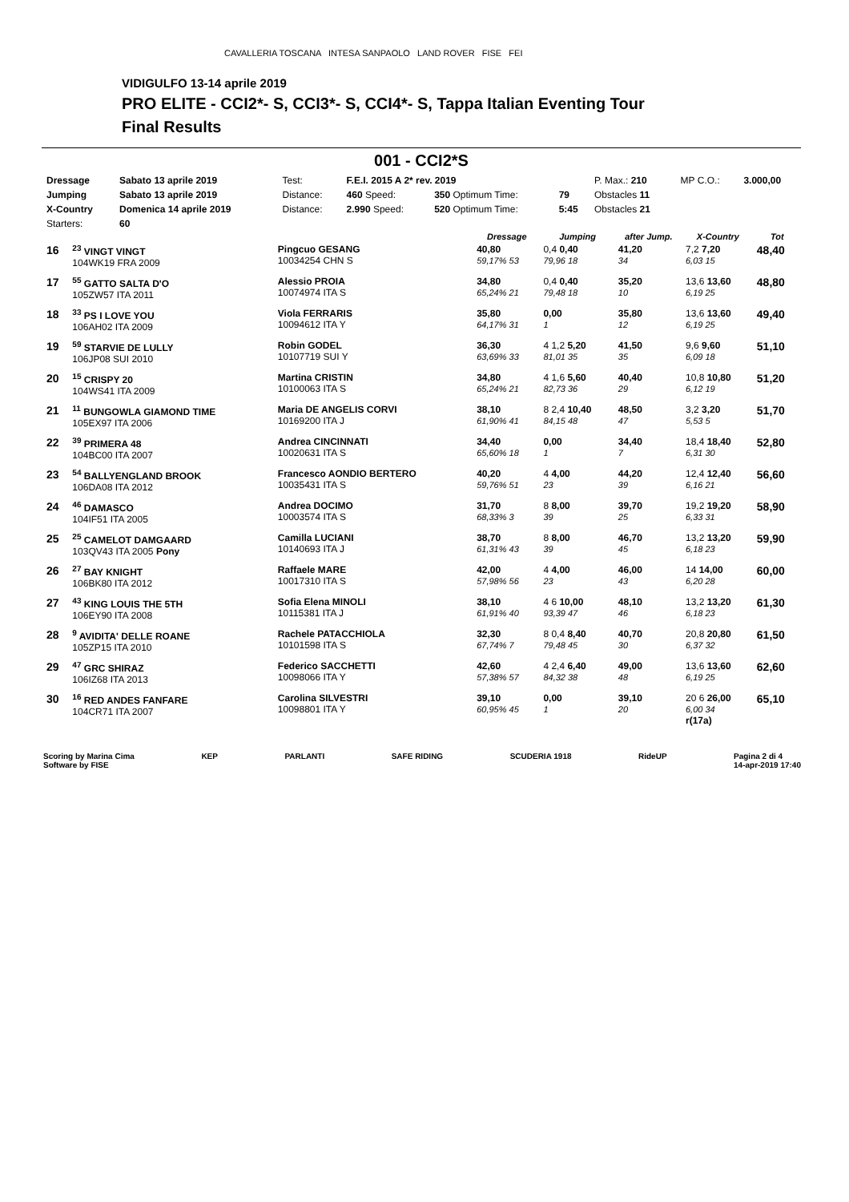CAVALLERIA TOSCANA INTESA SANPAOLO LAND ROVER FISE FEI
VIDIGULFO 13-14 aprile 2019
PRO ELITE - CCI2*- S, CCI3*- S, CCI4*- S, Tappa Italian Eventing Tour
Final Results
001 - CCI2*S
| Dressage | Sabato 13 aprile 2019 | Test: | F.E.I. 2015 A 2* rev. 2019 | | | P. Max.: 210 | MP C.O.: | 3.000,00 |
| Jumping | Sabato 13 aprile 2019 | Distance: | 460 Speed: | 350 Optimum Time: | 79 | Obstacles 11 | | |
| X-Country | Domenica 14 aprile 2019 | Distance: | 2.990 Speed: | 520 Optimum Time: | 5:45 | Obstacles 21 | | |
| Starters: | 60 | | | | | | | |
| | | | Dressage | Jumping | after Jump. | X-Country | Tot |
| --- | --- | --- | --- | --- | --- | --- | --- |
| 16 | <sup>23</sup> VINGT VINGT 104WK19 FRA 2009 | Pingcuo GESANG 10034254 CHN S | 40,80 59,17% 53 | 0,4 0,40 79,96 18 | 41,20 34 | 7,2 7,20 6,03 15 | 48,40 |
| 17 | <sup>55</sup> GATTO SALTA D'O 105ZW57 ITA 2011 | Alessio PROIA 10074974 ITA S | 34,80 65,24% 21 | 0,4 0,40 79,48 18 | 35,20 10 | 13,6 13,60 6,19 25 | 48,80 |
| 18 | <sup>33</sup> PS I LOVE YOU 106AH02 ITA 2009 | Viola FERRARIS 10094612 ITA Y | 35,80 64,17% 31 | 0,00 1 | 35,80 12 | 13,6 13,60 6,19 25 | 49,40 |
| 19 | <sup>59</sup> STARVIE DE LULLY 106JP08 SUI 2010 | Robin GODEL 10107719 SUI Y | 36,30 63,69% 33 | 4 1,2 5,20 81,01 35 | 41,50 35 | 9,6 9,60 6,09 18 | 51,10 |
| 20 | <sup>15</sup> CRISPY 20 104WS41 ITA 2009 | Martina CRISTIN 10100063 ITA S | 34,80 65,24% 21 | 4 1,6 5,60 82,73 36 | 40,40 29 | 10,8 10,80 6,12 19 | 51,20 |
| 21 | <sup>11</sup> BUNGOWLA GIAMOND TIME 105EX97 ITA 2006 | Maria DE ANGELIS CORVI 10169200 ITA J | 38,10 61,90% 41 | 8 2,4 10,40 84,15 48 | 48,50 47 | 3,2 3,20 5,53 5 | 51,70 |
| 22 | <sup>39</sup> PRIMERA 48 104BC00 ITA 2007 | Andrea CINCINNATI 10020631 ITA S | 34,40 65,60% 18 | 0,00 1 | 34,40 7 | 18,4 18,40 6,31 30 | 52,80 |
| 23 | <sup>54</sup> BALLYENGLAND BROOK 106DA08 ITA 2012 | Francesco AONDIO BERTERO 10035431 ITA S | 40,20 59,76% 51 | 4 4,00 23 | 44,20 39 | 12,4 12,40 6,16 21 | 56,60 |
| 24 | <sup>46</sup> DAMASCO 104IF51 ITA 2005 | Andrea DOCIMO 10003574 ITA S | 31,70 68,33% 3 | 8 8,00 39 | 39,70 25 | 19,2 19,20 6,33 31 | 58,90 |
| 25 | <sup>25</sup> CAMELOT DAMGAARD 103QV43 ITA 2005 Pony | Camilla LUCIANI 10140693 ITA J | 38,70 61,31% 43 | 8 8,00 39 | 46,70 45 | 13,2 13,20 6,18 23 | 59,90 |
| 26 | <sup>27</sup> BAY KNIGHT 106BK80 ITA 2012 | Raffaele MARE 10017310 ITA S | 42,00 57,98% 56 | 4 4,00 23 | 46,00 43 | 14 14,00 6,20 28 | 60,00 |
| 27 | <sup>43</sup> KING LOUIS THE 5TH 106EY90 ITA 2008 | Sofia Elena MINOLI 10115381 ITA J | 38,10 61,91% 40 | 4 6 10,00 93,39 47 | 48,10 46 | 13,2 13,20 6,18 23 | 61,30 |
| 28 | <sup>9</sup> AVIDITA' DELLE ROANE 105ZP15 ITA 2010 | Rachele PATACCHIOLA 10101598 ITA S | 32,30 67,74% 7 | 8 0,4 8,40 79,48 45 | 40,70 30 | 20,8 20,80 6,37 32 | 61,50 |
| 29 | <sup>47</sup> GRC SHIRAZ 106IZ68 ITA 2013 | Federico SACCHETTI 10098066 ITA Y | 42,60 57,38% 57 | 4 2,4 6,40 84,32 38 | 49,00 48 | 13,6 13,60 6,19 25 | 62,60 |
| 30 | <sup>16</sup> RED ANDES FANFARE 104CR71 ITA 2007 | Carolina SILVESTRI 10098801 ITA Y | 39,10 60,95% 45 | 0,00 1 | 39,10 20 | 20 6 26,00 6,00 34 r(17a) | 65,10 |
Scoring by Marina Cima
Software by FISE
KEP PARLANTI SAFE RIDING SCUDERIA 1918 RideUP Pagina 2 di 4
14-apr-2019 17:40